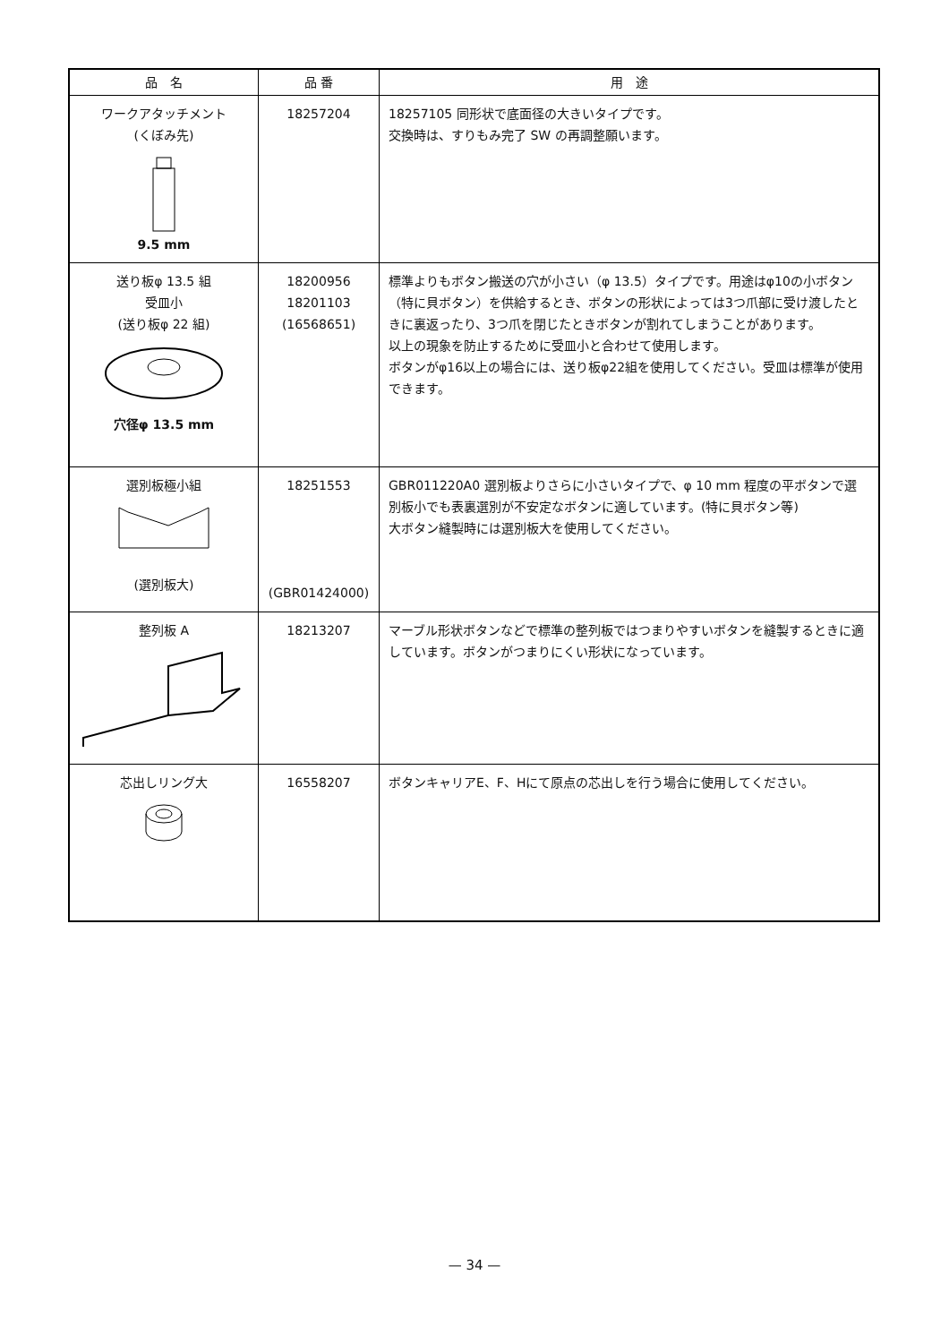| 品 名 | 品 番 | 用 途 |
| --- | --- | --- |
| ワークアタッチメント (くぼみ先) 9.5 mm | 18257204 | 18257105 同形状で底面径の大きいタイプです。 交換時は、すりもみ完了 SW の再調整願います。 |
| 送り板φ 13.5 組 受皿小 (送り板φ 22 組) 穴径φ 13.5 mm | 18200956 18201103 (16568651) | 標準よりもボタン搬送の穴が小さい（φ 13.5）タイプです。用途はφ10の小ボタン（特に貝ボタン）を供給するとき、ボタンの形状によっては3つ爪部に受け渡したときに裏返ったり、3つ爪を閉じたときボタンが割れてしまうことがあります。 以上の現象を防止するために受皿小と合わせて使用します。 ボタンがφ16以上の場合には、送り板φ22組を使用してください。受皿は標準が使用できます。 |
| 選別板極小組 (選別板大) | 18251553 (GBR01424000) | GBR011220A0 選別板よりさらに小さいタイプで、φ 10 mm 程度の平ボタンで選別板小でも表裏選別が不安定なボタンに適しています。(特に貝ボタン等) 大ボタン縫製時には選別板大を使用してください。 |
| 整列板 A | 18213207 | マーブル形状ボタンなどで標準の整列板ではつまりやすいボタンを縫製するときに適しています。ボタンがつまりにくい形状になっています。 |
| 芯出しリング大 | 16558207 | ボタンキャリアE、F、Hにて原点の芯出しを行う場合に使用してください。 |
— 34 —